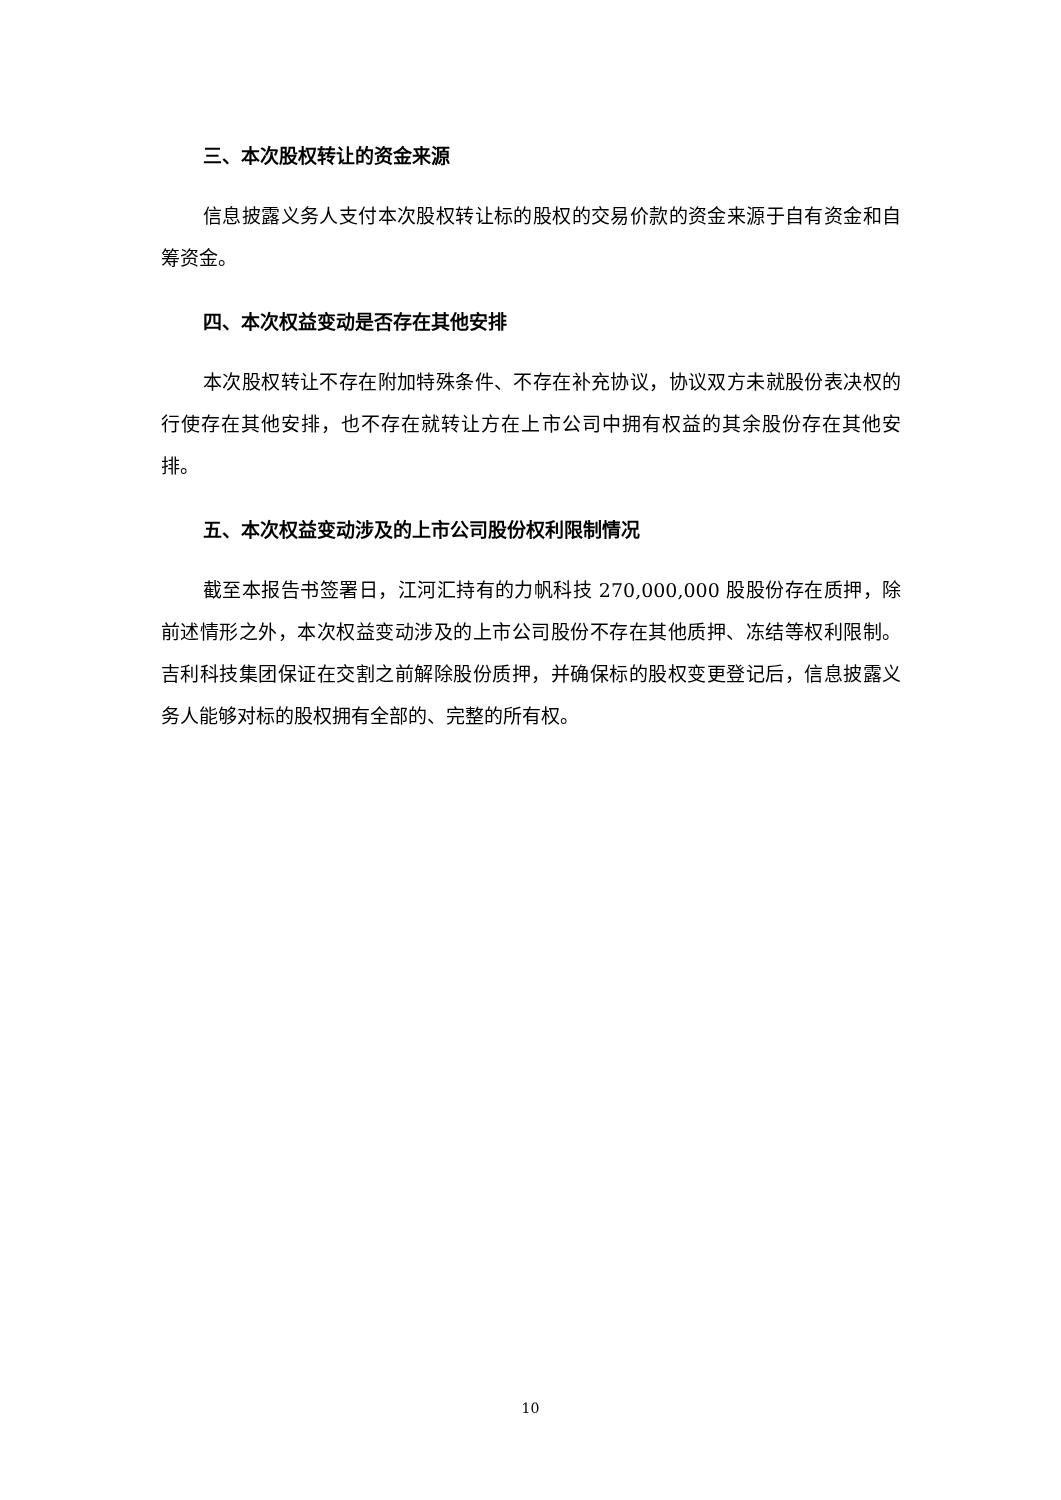三、本次股权转让的资金来源
信息披露义务人支付本次股权转让标的股权的交易价款的资金来源于自有资金和自筹资金。
四、本次权益变动是否存在其他安排
本次股权转让不存在附加特殊条件、不存在补充协议，协议双方未就股份表决权的行使存在其他安排，也不存在就转让方在上市公司中拥有权益的其余股份存在其他安排。
五、本次权益变动涉及的上市公司股份权利限制情况
截至本报告书签署日，江河汇持有的力帆科技 270,000,000 股股份存在质押，除前述情形之外，本次权益变动涉及的上市公司股份不存在其他质押、冻结等权利限制。吉利科技集团保证在交割之前解除股份质押，并确保标的股权变更登记后，信息披露义务人能够对标的股权拥有全部的、完整的所有权。
10